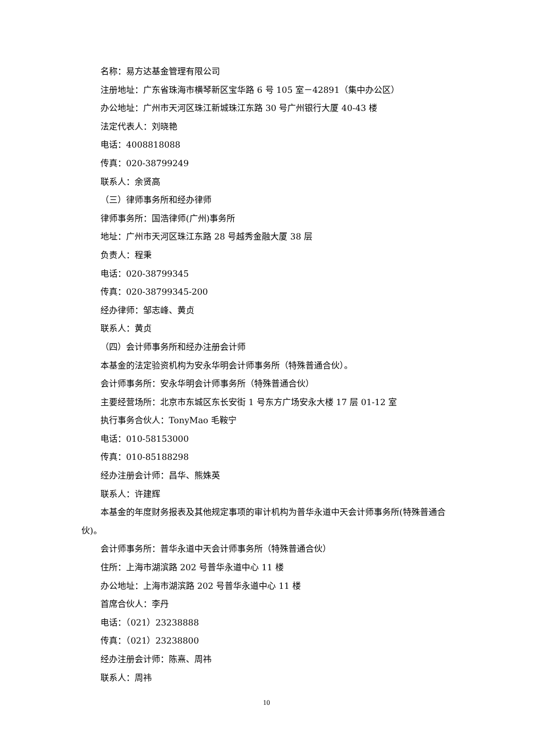名称：易方达基金管理有限公司
注册地址：广东省珠海市横琴新区宝华路 6 号 105 室－42891（集中办公区）
办公地址：广州市天河区珠江新城珠江东路 30 号广州银行大厦 40-43 楼
法定代表人：刘晓艳
电话：4008818088
传真：020-38799249
联系人：余贤高
（三）律师事务所和经办律师
律师事务所：国浩律师(广州)事务所
地址：广州市天河区珠江东路 28 号越秀金融大厦 38 层
负责人：程秉
电话：020-38799345
传真：020-38799345-200
经办律师：邹志峰、黄贞
联系人：黄贞
（四）会计师事务所和经办注册会计师
本基金的法定验资机构为安永华明会计师事务所（特殊普通合伙）。
会计师事务所：安永华明会计师事务所（特殊普通合伙）
主要经营场所：北京市东城区东长安街 1 号东方广场安永大楼 17 层 01-12 室
执行事务合伙人：TonyMao 毛鞍宁
电话：010-58153000
传真：010-85188298
经办注册会计师：昌华、熊姝英
联系人：许建辉
本基金的年度财务报表及其他规定事项的审计机构为普华永道中天会计师事务所(特殊普通合伙)。
会计师事务所：普华永道中天会计师事务所（特殊普通合伙）
住所：上海市湖滨路 202 号普华永道中心 11 楼
办公地址：上海市湖滨路 202 号普华永道中心 11 楼
首席合伙人：李丹
电话：（021）23238888
传真：（021）23238800
经办注册会计师：陈熹、周祎
联系人：周祎
10